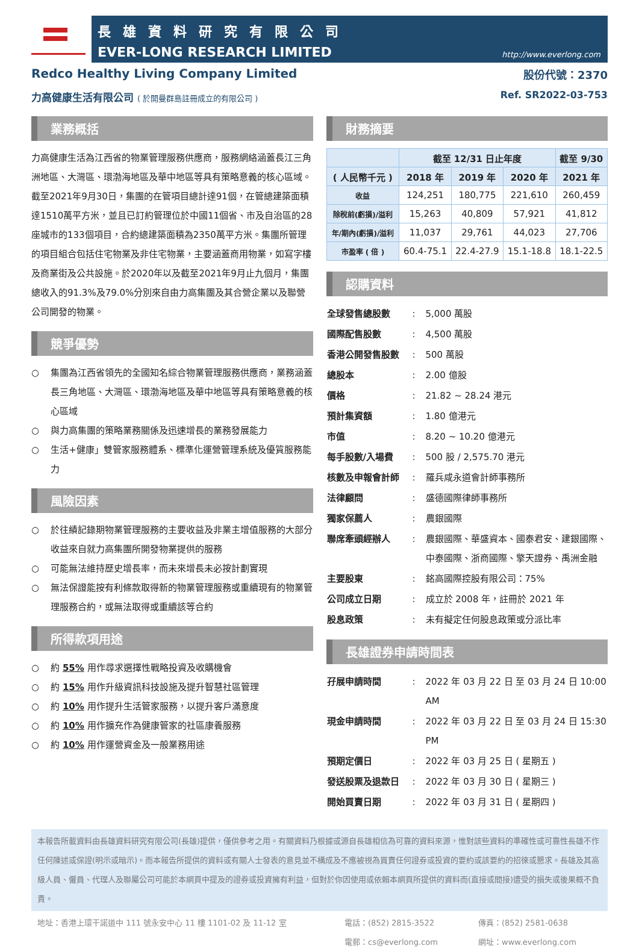長雄資料研究有限公司
EVER-LONG RESEARCH LIMITED
http://www.everlong.com
Redco Healthy Living Company Limited 股份代號：2370
力高健康生活有限公司 ( 於開曼群島註冊成立的有限公司 ) Ref. SR2022-03-753
業務概括
力高健康生活為江西省的物業管理服務供應商，服務網絡涵蓋長江三角洲地區、大灣區、環渤海地區及華中地區等具有策略意義的核心區域。截至2021年9月30日，集團的在管項目總計達91個，在管總建築面積達1510萬平方米，並且已訂約管理位於中國11個省、市及自治區的28座城市的133個項目，合約總建築面積為2350萬平方米。集團所管理的項目組合包括住宅物業及非住宅物業，主要涵蓋商用物業，如寫字樓及商業街及公共設施。於2020年以及截至2021年9月止九個月，集團總收入的91.3%及79.0%分別來自由力高集團及其合營企業以及聯營公司開發的物業。
競爭優勢
○ 集團為江西省領先的全國知名綜合物業管理服務供應商，業務涵蓋長三角地區、大灣區、環渤海地區及華中地區等具有策略意義的核心區域
○ 與力高集團的策略業務關係及迅速增長的業務發展能力
○ 生活+健康」雙管家服務體系、標準化運營管理系統及優質服務能力
風險因素
○ 於往績記錄期物業管理服務的主要收益及非業主增值服務的大部分收益來自就力高集團所開發物業提供的服務
○ 可能無法維持歷史增長率，而未來增長未必按計劃實現
○ 無法保證能按有利條款取得新的物業管理服務或重續現有的物業管理服務合約，或無法取得或重續該等合約
所得款項用途
○ 約 55% 用作尋求選擇性戰略投資及收購機會
○ 約 15% 用作升級資訊科技設施及提升智慧社區管理
○ 約 10% 用作提升生活管家服務，以提升客戶滿意度
○ 約 10% 用作擴充作為健康管家的社區康養服務
○ 約 10% 用作運營資金及一般業務用途
財務摘要
| | 截至 12/31 日止年度 | | | 截至 9/30 |
| --- | --- | --- | --- | --- |
| ( 人民幣千元 ) | 2018 年 | 2019 年 | 2020 年 | 2021 年 |
| 收益 | 124,251 | 180,775 | 221,610 | 260,459 |
| 除稅前(虧損)/溢利 | 15,263 | 40,809 | 57,921 | 41,812 |
| 年/期內(虧損)/溢利 | 11,037 | 29,761 | 44,023 | 27,706 |
| 市盈率 ( 倍 ) | 60.4-75.1 | 22.4-27.9 | 15.1-18.8 | 18.1-22.5 |
認購資料
| 全球發售總股數 | : | 5,000 萬股 |
| 國際配售股數 | : | 4,500 萬股 |
| 香港公開發售股數 | : | 500 萬股 |
| 總股本 | : | 2.00 億股 |
| 價格 | : | 21.82 ~ 28.24 港元 |
| 預計集資額 | : | 1.80 億港元 |
| 市值 | : | 8.20 ~ 10.20 億港元 |
| 每手股數/入場費 | : | 500 股 / 2,575.70 港元 |
| 核數及申報會計師 | : | 羅兵咸永道會計師事務所 |
| 法律顧問 | : | 盛德國際律師事務所 |
| 獨家保薦人 | : | 農銀國際 |
| 聯席牽頭經辦人 | : | 農銀國際、華盛資本、國泰君安、建銀國際、中泰國際、浙商國際、擎天證券、禹洲金融 |
| 主要股東 | : | 銘高國際控股有限公司：75% |
| 公司成立日期 | : | 成立於 2008 年，註冊於 2021 年 |
| 股息政策 | : | 未有擬定任何股息政策或分派比率 |
長雄證券申請時間表
| 孖展申請時間 | : | 2022 年 03 月 22 日 至 03 月 24 日 10:00 AM |
| 現金申請時間 | : | 2022 年 03 月 22 日 至 03 月 24 日 15:30 PM |
| 預期定價日 | : | 2022 年 03 月 25 日 ( 星期五 ) |
| 發送股票及退款日 | : | 2022 年 03 月 30 日 ( 星期三 ) |
| 開始買賣日期 | : | 2022 年 03 月 31 日 ( 星期四 ) |
本報告所載資料由長雄資料研究有限公司(長雄)提供，僅供參考之用。有關資料乃根據或源自長雄相信為可靠的資料來源，惟對該些資料的準確性或可靠性長雄不作任何陳述或保證(明示或暗示)。而本報告所提供的資料或有關人士發表的意見並不構成及不應被視為買賣任何證券或投資的要約或該要約的招徠或懇求。長雄及其高級人員、僱員、代理人及聯屬公司可能於本網頁中提及的證券或投資擁有利益，但對於你因使用或依賴本網頁所提供的資料而(直接或間接)遭受的損失或後果概不負責。
地址：香港上環干諾道中 111 號永安中心 11 樓 1101-02 及 11-12 室 電話：(852) 2815-3522
電郵：cs@everlong.com
傳真：(852) 2581-0638
網址：www.everlong.com